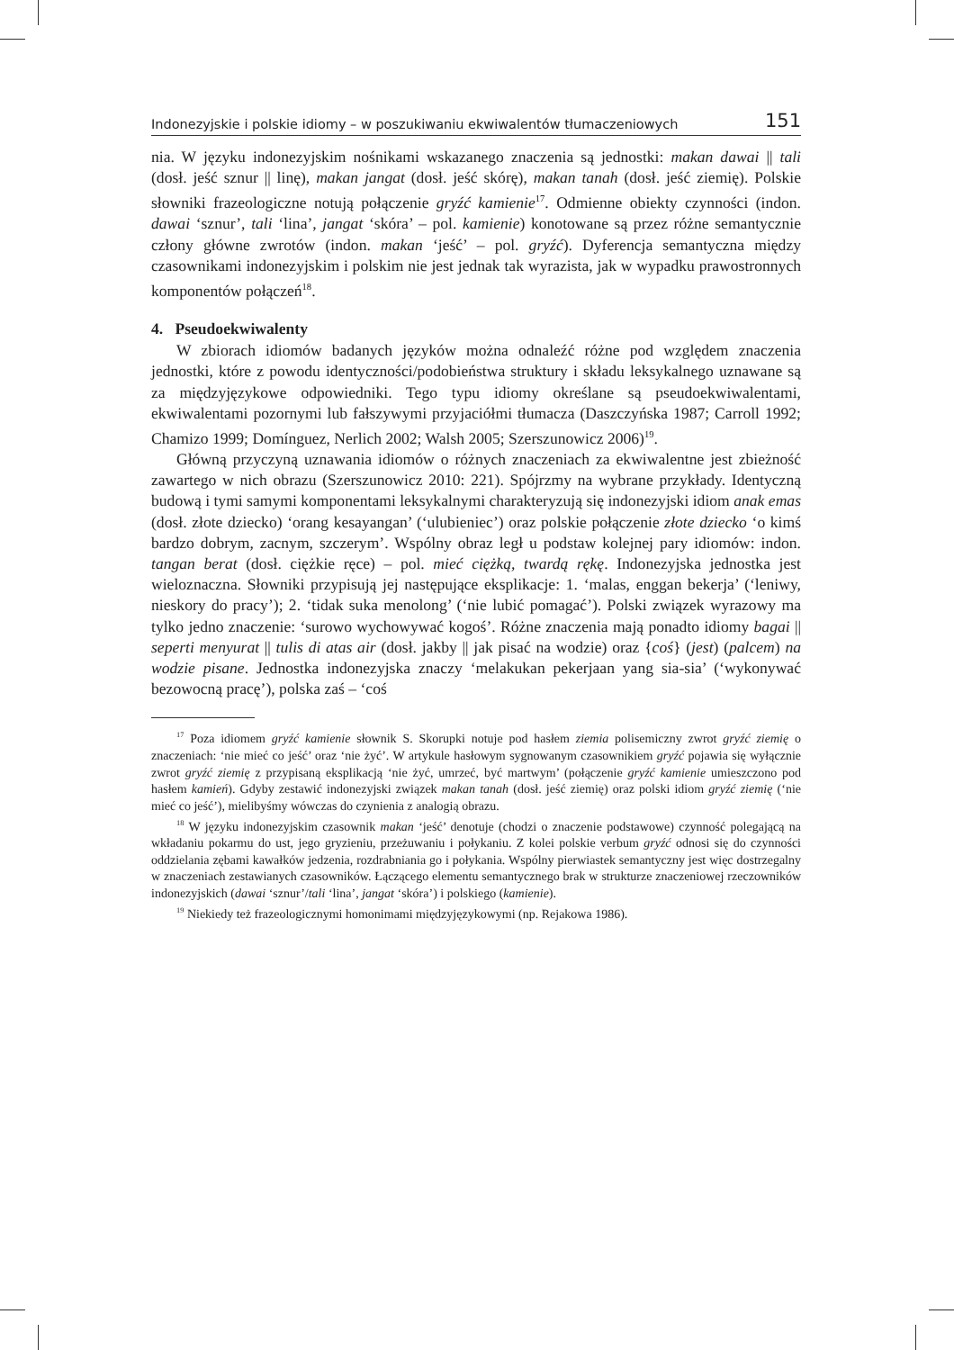Indonezyjskie i polskie idiomy – w poszukiwaniu ekwiwalentów tłumaczeniowych 151
nia. W języku indonezyjskim nośnikami wskazanego znaczenia są jednostki: makan dawai || tali (dosł. jeść sznur || linę), makan jangat (dosł. jeść skórę), makan tanah (dosł. jeść ziemię). Polskie słowniki frazeologiczne notują połączenie gryźć kamienie<sup>17</sup>. Odmienne obiekty czynności (indon. dawai ‘sznur’, tali ‘lina’, jangat ‘skóra’ – pol. kamienie) konotowane są przez różne semantycznie człony główne zwrotów (indon. makan ‘jeść’ – pol. gryźć). Dyferencja semantyczna między czasownikami indonezyjskim i polskim nie jest jednak tak wyrazista, jak w wypadku prawostronnych komponentów połączeń<sup>18</sup>.
4. Pseudoekwiwalenty
W zbiorach idiomów badanych języków można odnaleźć różne pod względem znaczenia jednostki, które z powodu identyczności/podobieństwa struktury i składu leksykalnego uznawane są za międzyjęzykowe odpowiedniki. Tego typu idiomy określane są pseudoekwiwalentami, ekwiwalentami pozornymi lub fałszywymi przyjaciółmi tłumacza (Daszczyńska 1987; Carroll 1992; Chamizo 1999; Domínguez, Nerlich 2002; Walsh 2005; Szerszunowicz 2006)<sup>19</sup>.
Główną przyczyną uznawania idiomów o różnych znaczeniach za ekwiwalentne jest zbieżność zawartego w nich obrazu (Szerszunowicz 2010: 221). Spójrzmy na wybrane przykłady. Identyczną budową i tymi samymi komponentami leksykalnymi charakteryzują się indonezyjski idiom anak emas (dosł. złote dziecko) ‘orang kesayangan’ (‘ulubieniec’) oraz polskie połączenie złote dziecko ‘o kimś bardzo dobrym, zacnym, szczerym’. Wspólny obraz legł u podstaw kolejnej pary idiomów: indon. tangan berat (dosł. ciężkie ręce) – pol. mieć ciężką, twardą rękę. Indonezyjska jednostka jest wieloznaczna. Słowniki przypisują jej następujące eksplikacje: 1. ‘malas, enggan bekerja’ (‘leniwy, nieskory do pracy’); 2. ‘tidak suka menolong’ (‘nie lubić pomagać’). Polski związek wyrazowy ma tylko jedno znaczenie: ‘surowo wychowywać kogoś’. Różne znaczenia mają ponadto idiomy bagai || seperti menyurat || tulis di atas air (dosł. jakby || jak pisać na wodzie) oraz {coś} (jest) (palcem) na wodzie pisane. Jednostka indonezyjska znaczy ‘melakukan pekerjaan yang sia-sia’ (‘wykonywać bezowocną pracę’), polska zaś – ‘coś
<sup>17</sup> Poza idiomem gryźć kamienie słownik S. Skorupki notuje pod hasłem ziemia polisemiczny zwrot gryźć ziemię o znaczeniach: ‘nie mieć co jeść’ oraz ‘nie żyć’. W artykule hasłowym sygnowanym czasownikiem gryźć pojawia się wyłącznie zwrot gryźć ziemię z przypisaną eksplikacją ‘nie żyć, umrzeć, być martwym’ (połączenie gryźć kamienie umieszczono pod hasłem kamień). Gdyby zestawić indonezyjski związek makan tanah (dosł. jeść ziemię) oraz polski idiom gryźć ziemię (‘nie mieć co jeść’), mielibyśmy wówczas do czynienia z analogią obrazu.
<sup>18</sup> W języku indonezyjskim czasownik makan ‘jeść’ denotuje (chodzi o znaczenie podstawowe) czynność polegającą na wkładaniu pokarmu do ust, jego gryzieniu, przeżuwaniu i połykaniu. Z kolei polskie verbum gryźć odnosi się do czynności oddzielania zębami kawałków jedzenia, rozdrabniania go i połykania. Wspólny pierwiastek semantyczny jest więc dostrzegalny w znaczeniach zestawianych czasowników. Łączącego elementu semantycznego brak w strukturze znaczeniowej rzeczowników indonezyjskich (dawai ‘sznur’/tali ‘lina’, jangat ‘skóra’) i polskiego (kamienie).
<sup>19</sup> Niekiedy też frazeologicznymi homonimami międzyjęzykowymi (np. Rejakowa 1986).